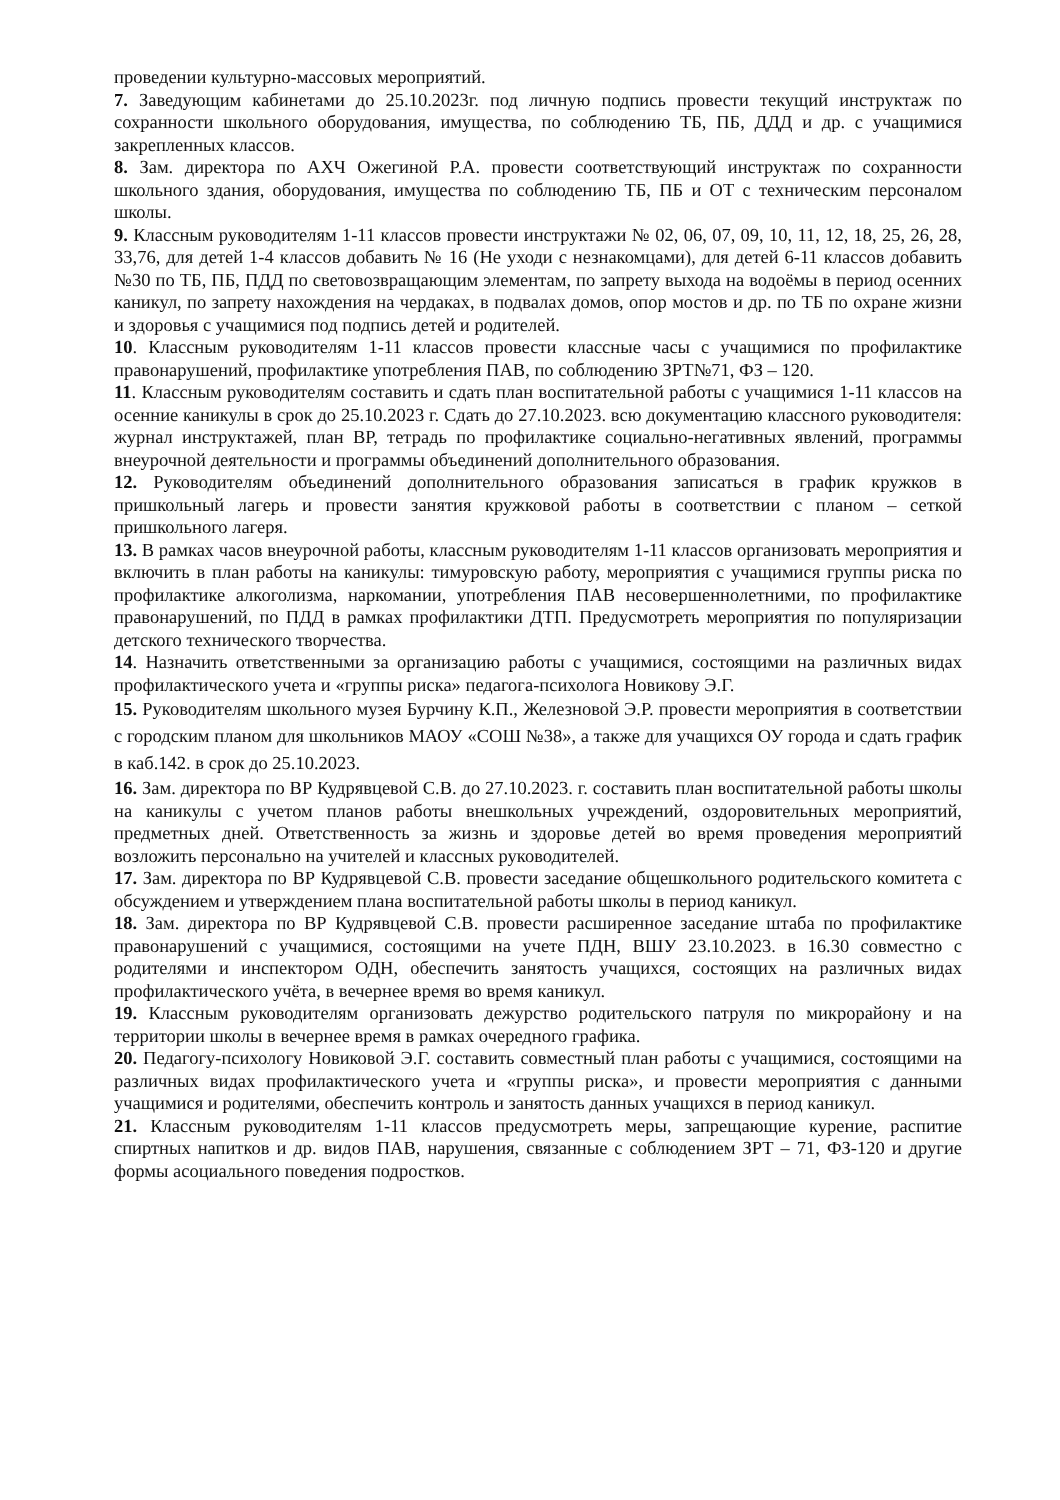проведении культурно-массовых мероприятий.
7. Заведующим кабинетами до 25.10.2023г. под личную подпись провести текущий инструктаж по сохранности школьного оборудования, имущества, по соблюдению ТБ, ПБ, ДДД и др. с учащимися закрепленных классов.
8. Зам. директора по АХЧ Ожегиной Р.А. провести соответствующий инструктаж по сохранности школьного здания, оборудования, имущества по соблюдению ТБ, ПБ и ОТ с техническим персоналом школы.
9. Классным руководителям 1-11 классов провести инструктажи № 02, 06, 07, 09, 10, 11, 12, 18, 25, 26, 28, 33,76, для детей 1-4 классов добавить № 16 (Не уходи с незнакомцами), для детей 6-11 классов добавить №30 по ТБ, ПБ, ПДД по световозвращающим элементам, по запрету выхода на водоёмы в период осенних каникул, по запрету нахождения на чердаках, в подвалах домов, опор мостов и др. по ТБ по охране жизни и здоровья с учащимися под подпись детей и родителей.
10. Классным руководителям 1-11 классов провести классные часы с учащимися по профилактике правонарушений, профилактике употребления ПАВ, по соблюдению ЗРТ№71, ФЗ – 120.
11. Классным руководителям составить и сдать план воспитательной работы с учащимися 1-11 классов на осенние каникулы в срок до 25.10.2023 г. Сдать до 27.10.2023. всю документацию классного руководителя: журнал инструктажей, план ВР, тетрадь по профилактике социально-негативных явлений, программы внеурочной деятельности и программы объединений дополнительного образования.
12. Руководителям объединений дополнительного образования записаться в график кружков в пришкольный лагерь и провести занятия кружковой работы в соответствии с планом – сеткой пришкольного лагеря.
13. В рамках часов внеурочной работы, классным руководителям 1-11 классов организовать мероприятия и включить в план работы на каникулы: тимуровскую работу, мероприятия с учащимися группы риска по профилактике алкоголизма, наркомании, употребления ПАВ несовершеннолетними, по профилактике правонарушений, по ПДД в рамках профилактики ДТП. Предусмотреть мероприятия по популяризации детского технического творчества.
14. Назначить ответственными за организацию работы с учащимися, состоящими на различных видах профилактического учета и «группы риска» педагога-психолога Новикову Э.Г.
15. Руководителям школьного музея Бурчину К.П., Железновой Э.Р. провести мероприятия в соответствии с городским планом для школьников МАОУ «СОШ №38», а также для учащихся ОУ города и сдать график в каб.142. в срок до 25.10.2023.
16. Зам. директора по ВР Кудрявцевой С.В. до 27.10.2023. г. составить план воспитательной работы школы на каникулы с учетом планов работы внешкольных учреждений, оздоровительных мероприятий, предметных дней. Ответственность за жизнь и здоровье детей во время проведения мероприятий возложить персонально на учителей и классных руководителей.
17. Зам. директора по ВР Кудрявцевой С.В. провести заседание общешкольного родительского комитета с обсуждением и утверждением плана воспитательной работы школы в период каникул.
18. Зам. директора по ВР Кудрявцевой С.В. провести расширенное заседание штаба по профилактике правонарушений с учащимися, состоящими на учете ПДН, ВШУ 23.10.2023. в 16.30 совместно с родителями и инспектором ОДН, обеспечить занятость учащихся, состоящих на различных видах профилактического учёта, в вечернее время во время каникул.
19. Классным руководителям организовать дежурство родительского патруля по микрорайону и на территории школы в вечернее время в рамках очередного графика.
20. Педагогу-психологу Новиковой Э.Г. составить совместный план работы с учащимися, состоящими на различных видах профилактического учета и «группы риска», и провести мероприятия с данными учащимися и родителями, обеспечить контроль и занятость данных учащихся в период каникул.
21. Классным руководителям 1-11 классов предусмотреть меры, запрещающие курение, распитие спиртных напитков и др. видов ПАВ, нарушения, связанные с соблюдением ЗРТ – 71, ФЗ-120 и другие формы асоциального поведения подростков.